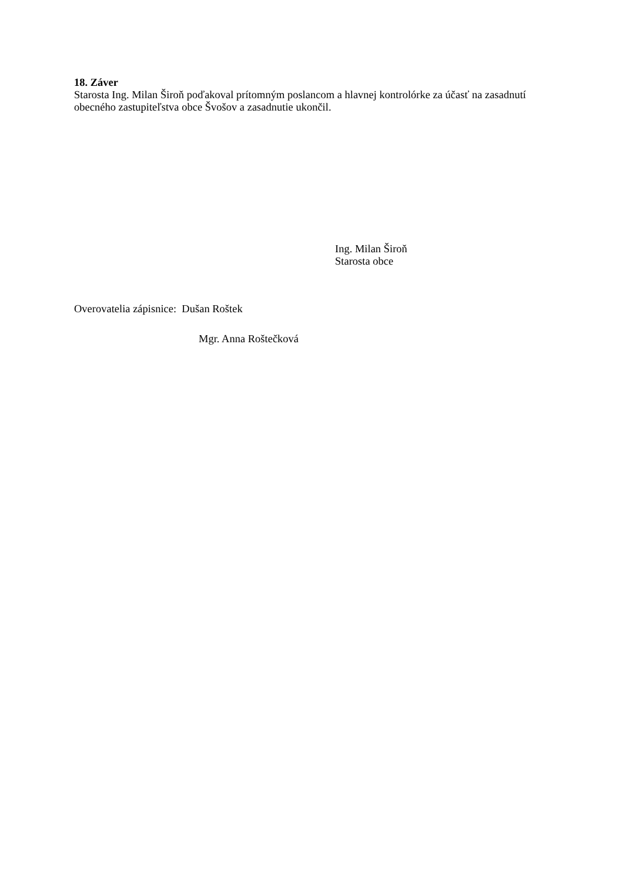18. Záver
Starosta Ing. Milan Široň poďakoval prítomným poslancom a hlavnej kontrolórke za účasť na zasadnutí obecného zastupiteľstva obce Švošov a zasadnutie ukončil.
Ing. Milan Široň
Starosta obce
Overovatelia zápisnice: Dušan Roštek
Mgr. Anna Roštečková